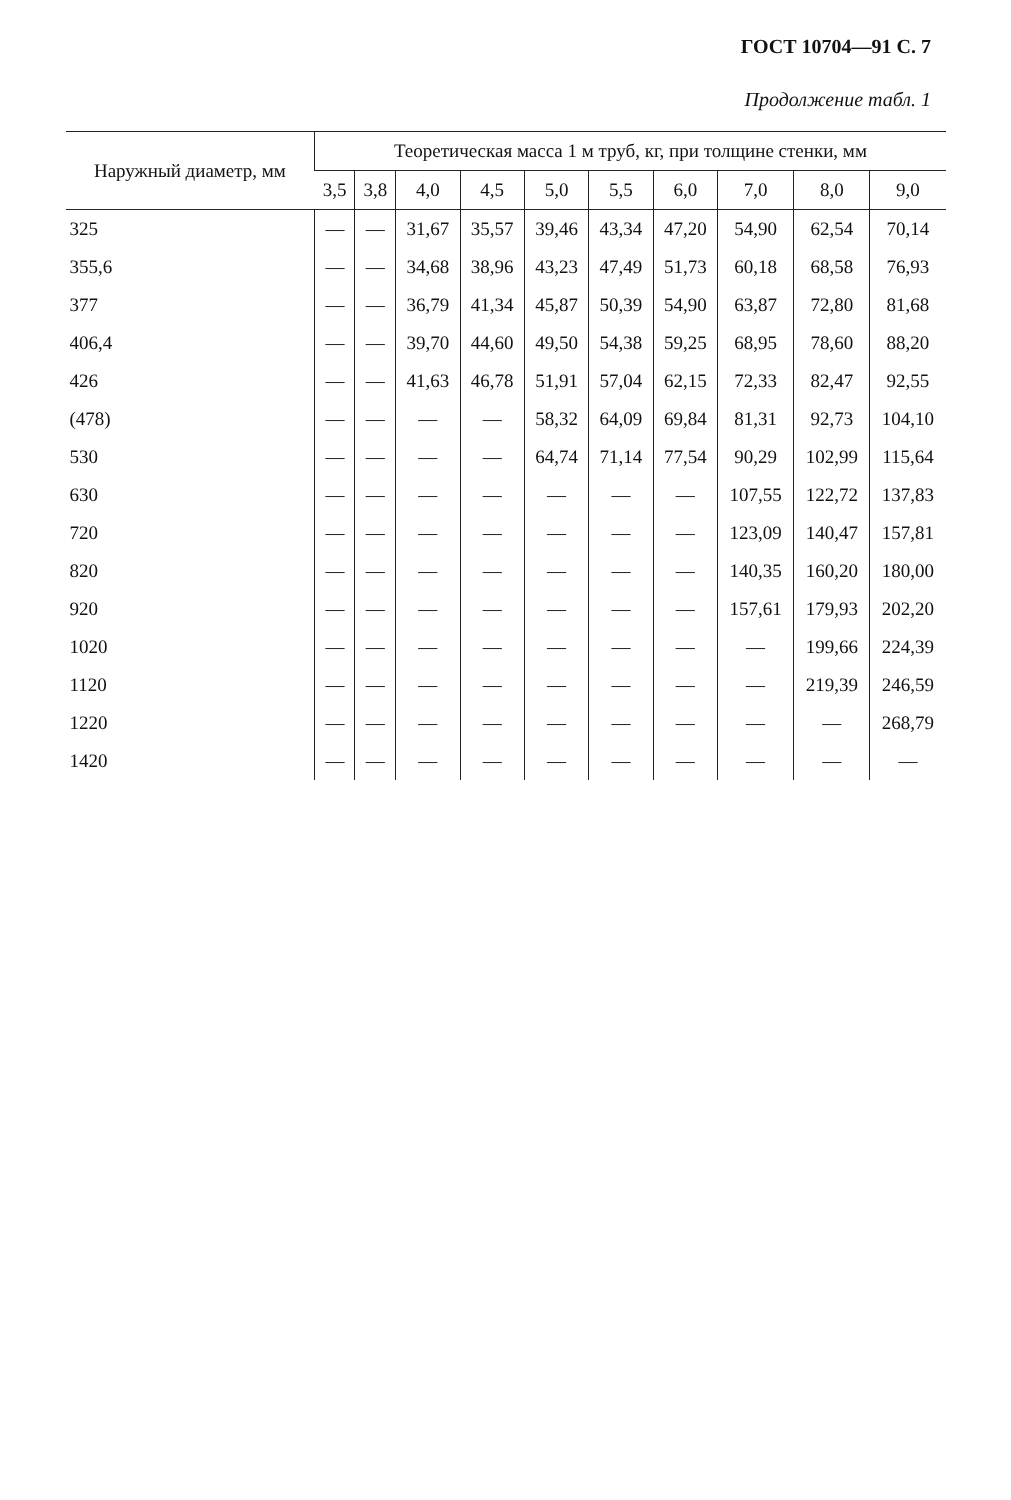ГОСТ 10704—91 С. 7
Продолжение табл. 1
| Наружный диаметр, мм | Теоретическая масса 1 м труб, кг, при толщине стенки, мм | | | | | | | | | |
| --- | --- | --- | --- | --- | --- | --- | --- | --- | --- | --- |
| | 3,5 | 3,8 | 4,0 | 4,5 | 5,0 | 5,5 | 6,0 | 7,0 | 8,0 | 9,0 |
| 325 | — | — | 31,67 | 35,57 | 39,46 | 43,34 | 47,20 | 54,90 | 62,54 | 70,14 |
| 355,6 | — | — | 34,68 | 38,96 | 43,23 | 47,49 | 51,73 | 60,18 | 68,58 | 76,93 |
| 377 | — | — | 36,79 | 41,34 | 45,87 | 50,39 | 54,90 | 63,87 | 72,80 | 81,68 |
| 406,4 | — | — | 39,70 | 44,60 | 49,50 | 54,38 | 59,25 | 68,95 | 78,60 | 88,20 |
| 426 | — | — | 41,63 | 46,78 | 51,91 | 57,04 | 62,15 | 72,33 | 82,47 | 92,55 |
| (478) | — | — | — | — | 58,32 | 64,09 | 69,84 | 81,31 | 92,73 | 104,10 |
| 530 | — | — | — | — | 64,74 | 71,14 | 77,54 | 90,29 | 102,99 | 115,64 |
| 630 | — | — | — | — | — | — | — | 107,55 | 122,72 | 137,83 |
| 720 | — | — | — | — | — | — | — | 123,09 | 140,47 | 157,81 |
| 820 | — | — | — | — | — | — | — | 140,35 | 160,20 | 180,00 |
| 920 | — | — | — | — | — | — | — | 157,61 | 179,93 | 202,20 |
| 1020 | — | — | — | — | — | — | — | — | 199,66 | 224,39 |
| 1120 | — | — | — | — | — | — | — | — | 219,39 | 246,59 |
| 1220 | — | — | — | — | — | — | — | — | — | 268,79 |
| 1420 | — | — | — | — | — | — | — | — | — | — |